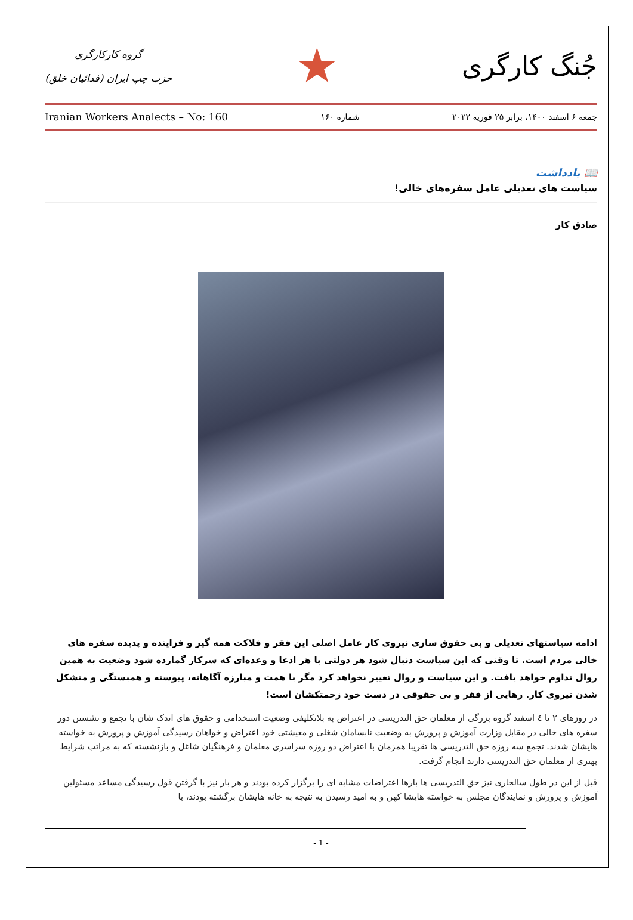جُنگ کارگری
★
گروه کارکارگری
حزب چپ ایران (فدائیان خلق)
Iranian Workers Analects – No: 160 شماره ۱۶۰ جمعه ۶ اسفند ۱۴۰۰، برابر ۲۵ فوریه ۲۰۲۲
📖 يادداشت
سیاست های تعدیلی عامل سفره‌های خالی!
صادق کار
ادامه سیاستهای تعدیلی و بی حقوق سازی نیروی کار عامل اصلی این فقر و فلاکت همه گیر و فزاینده و پدیده سفره های خالی مردم است. تا وقتی که این سیاست دنبال شود هر دولتی با هر ادعا و وعده‌ای که سرکار گمارده شود وضعیت به همین روال تداوم خواهد یافت. و این سیاست و روال تغییر نخواهد کرد مگر با همت و مبارزه آگاهانه، پیوسته و همبستگی و متشکل شدن نیروی کار. رهایی از فقر و بی حقوقی در دست خود زحمتکشان است!
در روزهای ۲ تا ٤ اسفند گروه بزرگی از معلمان حق التدریسی در اعتراض به بلاتکلیفی وضعیت استخدامی و حقوق های اندک شان با تجمع و نشستن دور سفره های خالی در مقابل وزارت آموزش و پرورش به وضعیت نابسامان شغلی و معیشتی خود اعتراض و خواهان رسیدگی آموزش و پرورش به خواسته هایشان شدند. تجمع سه روزه حق التدریسی ها تقریبا همزمان با اعتراض دو روزه سراسری معلمان و فرهنگیان شاغل و بازنشسته که به مراتب شرایط بهتری از معلمان حق التدریسی دارند انجام گرفت.
قبل از این در طول سالجاری نیز حق التدریسی ها بارها اعتراضات مشابه ای را برگزار کرده بودند و هر بار نیز با گرفتن قول رسیدگی مساعد مسئولین آموزش و پرورش و نمایندگان مجلس به خواسته هایشا کهن و به امید رسیدن به نتیجه به خانه هایشان برگشته بودند، با
- 1 -